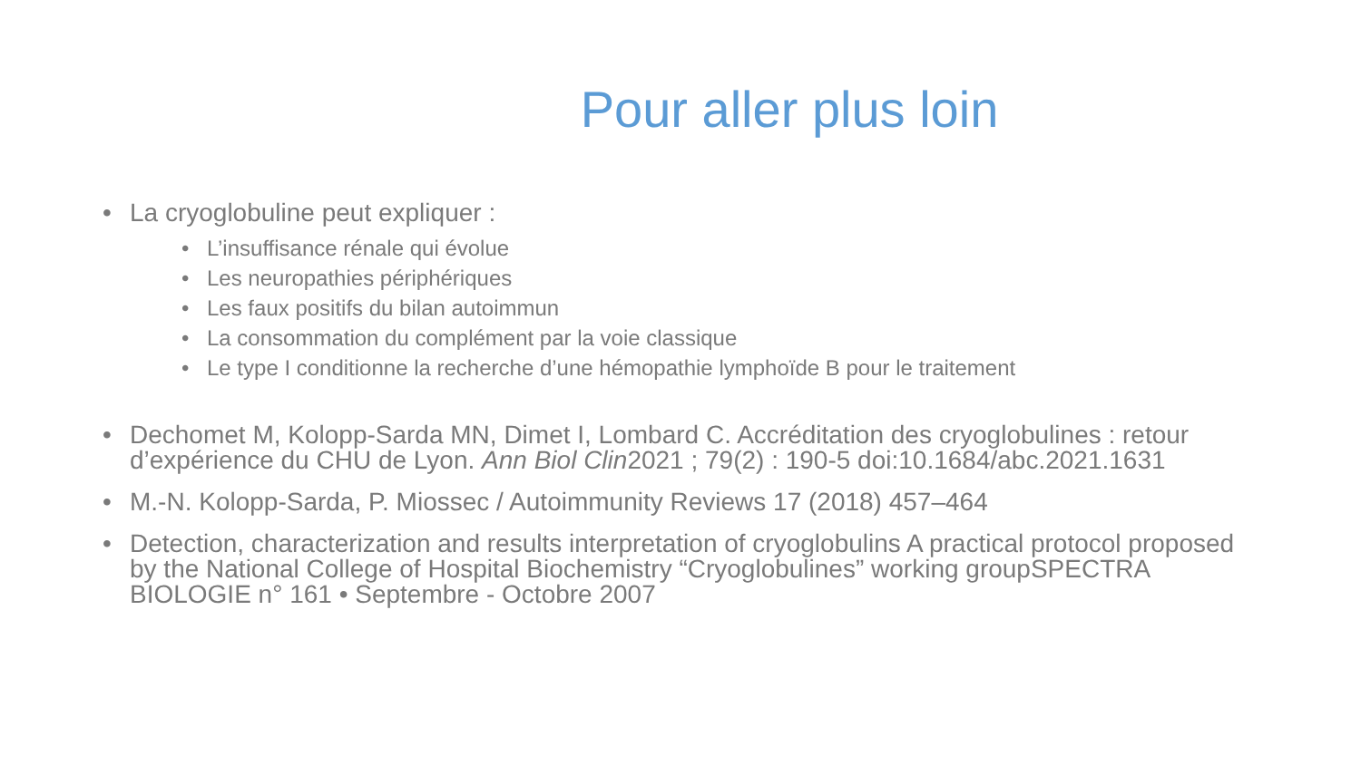Pour aller plus loin
• La cryoglobuline peut expliquer :
• L’insuffisance rénale qui évolue
• Les neuropathies périphériques
• Les faux positifs du bilan autoimmun
• La consommation du complément par la voie classique
• Le type I conditionne la recherche d’une hémopathie lymphoïde B pour le traitement
• Dechomet M, Kolopp-Sarda MN, Dimet I, Lombard C. Accréditation des cryoglobulines : retour d’expérience du CHU de Lyon. Ann Biol Clin2021 ; 79(2) : 190-5 doi:10.1684/abc.2021.1631
• M.-N. Kolopp-Sarda, P. Miossec / Autoimmunity Reviews 17 (2018) 457–464
• Detection, characterization and results interpretation of cryoglobulins A practical protocol proposed by the National College of Hospital Biochemistry “Cryoglobulines” working groupSPECTRA BIOLOGIE n° 161 • Septembre - Octobre 2007